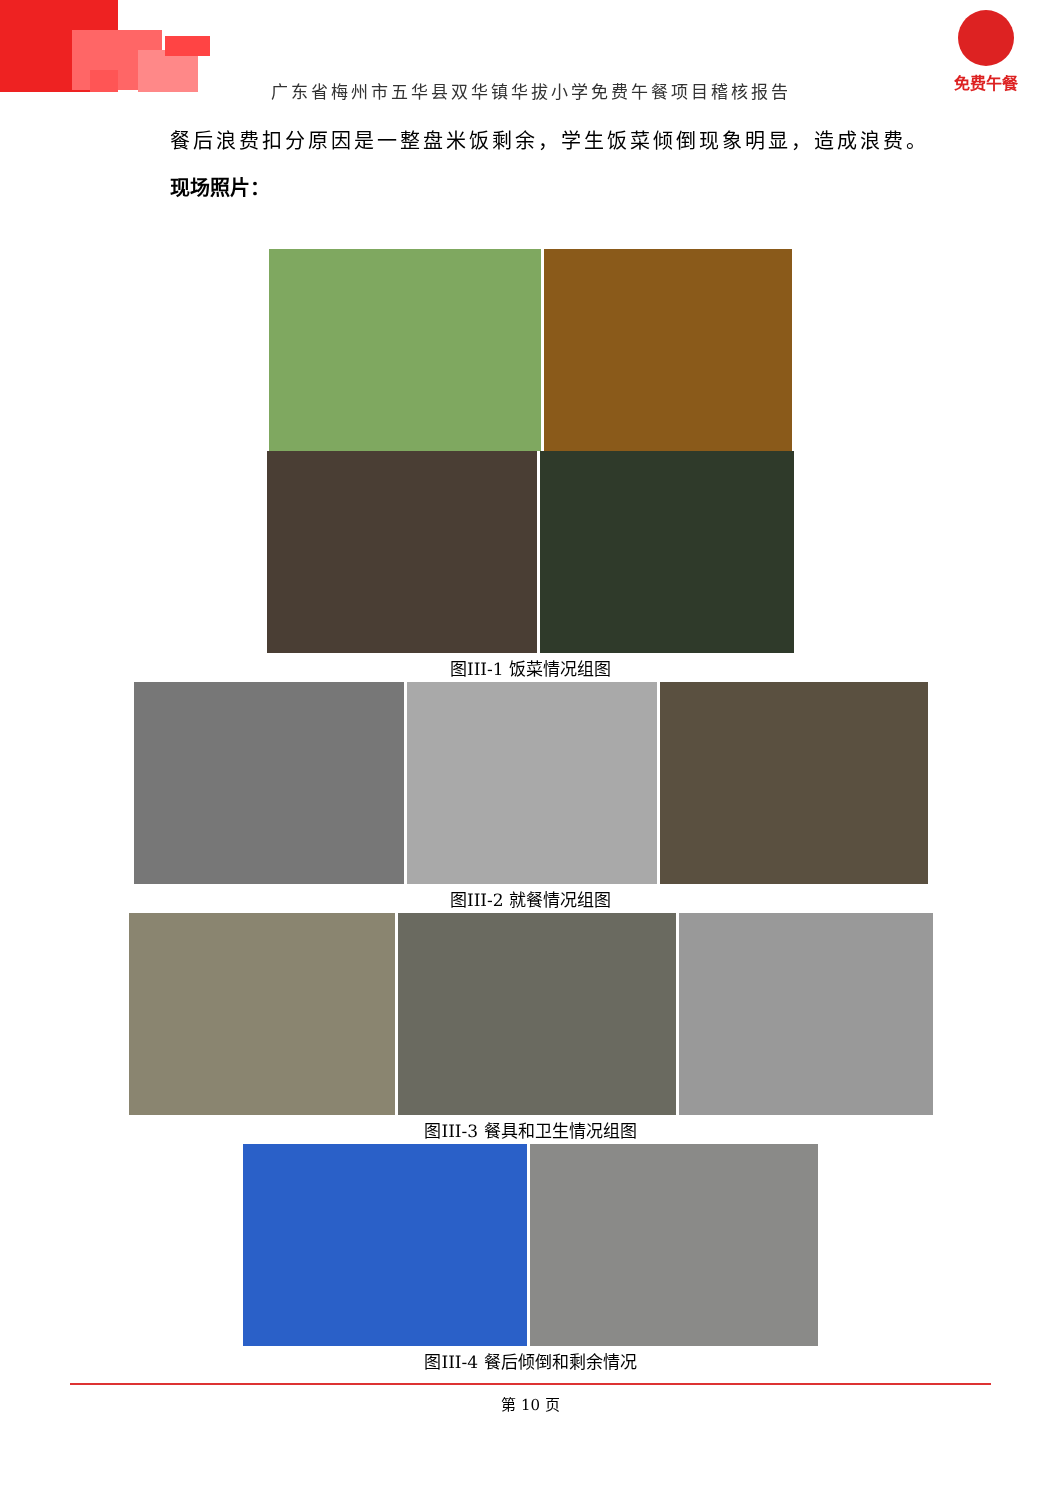免费午餐
广东省梅州市五华县双华镇华拔小学免费午餐项目稽核报告
餐后浪费扣分原因是一整盘米饭剩余，学生饭菜倾倒现象明显，造成浪费。
现场照片：
图III-1 饭菜情况组图
图III-2 就餐情况组图
图III-3 餐具和卫生情况组图
图III-4 餐后倾倒和剩余情况
第 10 页